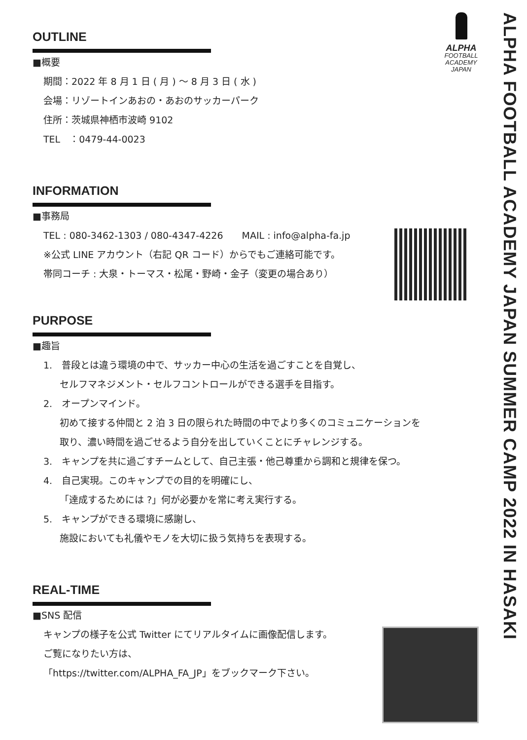ALPHA
FOOTBALL
ACADEMY
JAPAN
ALPHA FOOTBALL ACADEMY JAPAN SUMMER CAMP 2022 IN HASAKI
OUTLINE
■概要
期間：2022 年 8 月 1 日 ( 月 ) ～ 8 月 3 日 ( 水 )
会場：リゾートインあおの・あおのサッカーパーク
住所：茨城県神栖市波崎 9102
TEL　：0479-44-0023
INFORMATION
■事務局
TEL : 080-3462-1303 / 080-4347-4226　　MAIL : info@alpha-fa.jp
※公式 LINE アカウント（右記 QR コード）からでもご連絡可能です。
帯同コーチ : 大泉・トーマス・松尾・野崎・金子（変更の場合あり）
PURPOSE
■趣旨
1.　普段とは違う環境の中で、サッカー中心の生活を過ごすことを自覚し、
セルフマネジメント・セルフコントロールができる選手を目指す。
2.　オープンマインド。
初めて接する仲間と 2 泊 3 日の限られた時間の中でより多くのコミュニケーションを
取り、濃い時間を過ごせるよう自分を出していくことにチャレンジする。
3.　キャンプを共に過ごすチームとして、自己主張・他己尊重から調和と規律を保つ。
4.　自己実現。このキャンプでの目的を明確にし、
「達成するためには ?」何が必要かを常に考え実行する。
5.　キャンプができる環境に感謝し、
施設においても礼儀やモノを大切に扱う気持ちを表現する。
REAL-TIME
■SNS 配信
キャンプの様子を公式 Twitter にてリアルタイムに画像配信します。
ご覧になりたい方は、
「https://twitter.com/ALPHA_FA_JP」をブックマーク下さい。